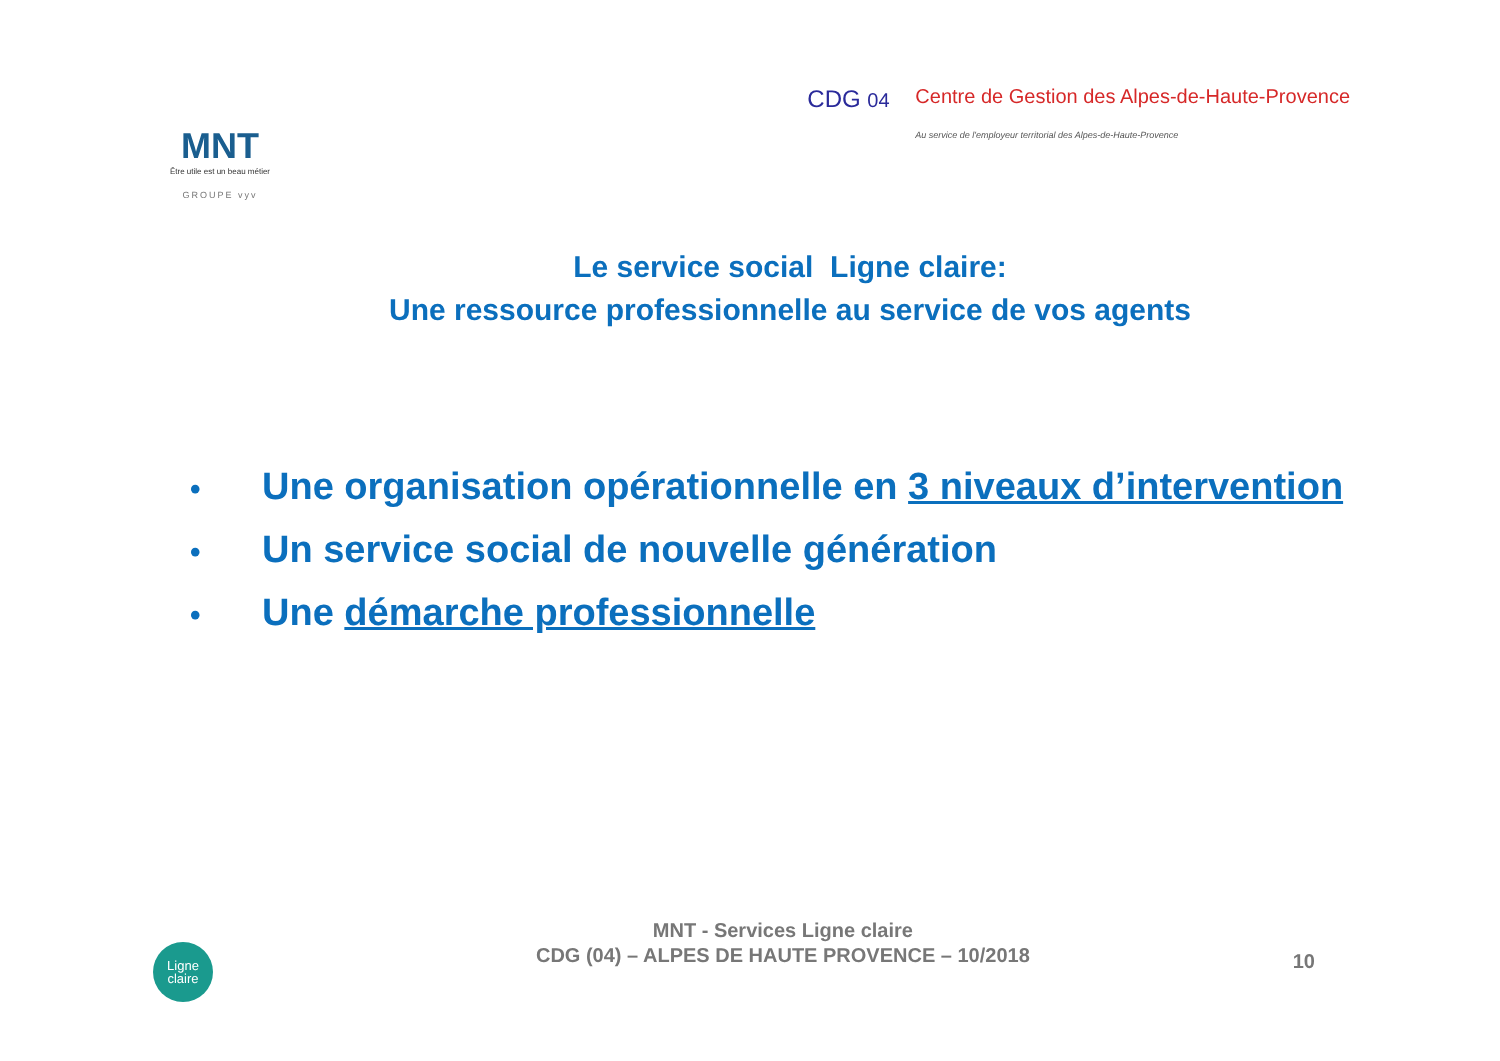MNT
Être utile est un beau métier
GROUPE vyv
CDG 04 Centre de Gestion des Alpes-de-Haute-Provence
Au service de l'employeur territorial des Alpes-de-Haute-Provence
Le service social Ligne claire:
Une ressource professionnelle au service de vos agents
• Une organisation opérationnelle en 3 niveaux d’intervention
• Un service social de nouvelle génération
• Une démarche professionnelle
Ligne
claire
MNT - Services Ligne claire
CDG (04) – ALPES DE HAUTE PROVENCE – 10/2018
10